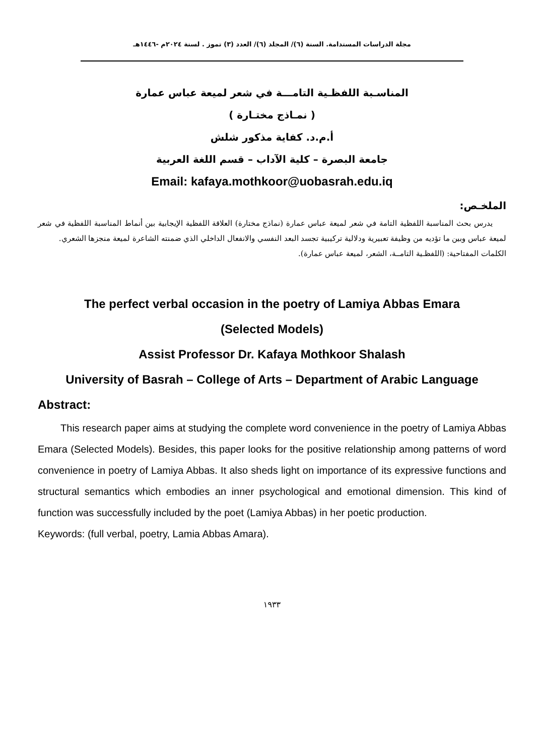مجلة الدراسات المستدامة. السنة (٦)/ المجلد (٦)/ العدد (٣) تموز . لسنة ٢٠٢٤م -١٤٤٦هـ
المناسـبة اللفظـية التامـــة في شعر لميعة عباس عمارة
( نمـاذج مختـارة )
أ.م.د. كفاية مذكور شلش
جامعة البصرة – كلية الآداب – قسم اللغة العربية
Email: kafaya.mothkoor@uobasrah.edu.iq
الملخـص:
يدرس بحث المناسبة اللفظية التامة في شعر لميعة عباس عمارة (نماذج مختارة) العلاقة اللفظية الإيجابية بين أنماط المناسبة اللفظية في شعر لميعة عباس وبين ما تؤديه من وظيفة تعبيرية ودلالية تركيبية تجسد البعد النفسي والانفعال الداخلي الذي ضمنته الشاعرة لميعة منجزها الشعري.
الكلمات المفتاحية: (اللفظـية التامــة، الشعر، لميعة عباس عمارة).
The perfect verbal occasion in the poetry of Lamiya Abbas Emara
(Selected Models)
Assist Professor Dr. Kafaya Mothkoor Shalash
University of Basrah – College of Arts – Department of Arabic Language
Abstract:
This research paper aims at studying the complete word convenience in the poetry of Lamiya Abbas Emara (Selected Models). Besides, this paper looks for the positive relationship among patterns of word convenience in poetry of Lamiya Abbas. It also sheds light on importance of its expressive functions and structural semantics which embodies an inner psychological and emotional dimension. This kind of function was successfully included by the poet (Lamiya Abbas) in her poetic production.
Keywords: (full verbal, poetry, Lamia Abbas Amara).
١٩٣٣